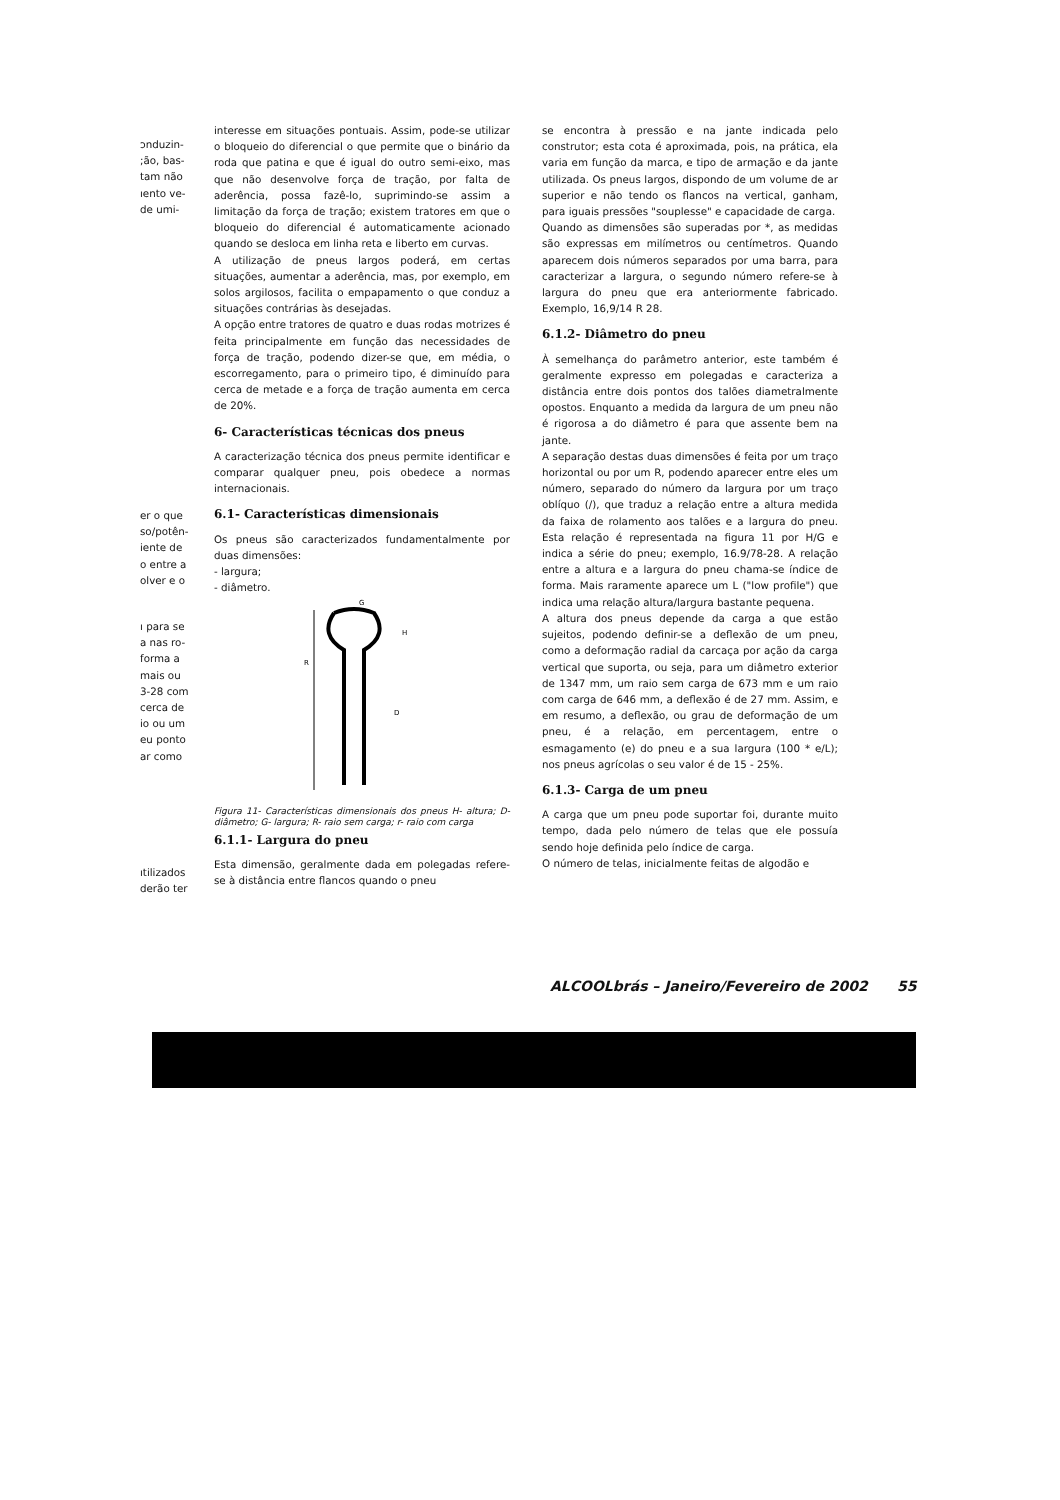ɔnduzin-
;ão, bas-
tam não
ıento ve-
de umi-
er o que
so/potên-
iente de
o entre a
olver e o
ı para se
a nas ro-
forma a
mais ou
3-28 com
cerca de
io ou um
eu ponto
ar como
ıtilizados
derão ter
interesse em situações pontuais. Assim, pode-se utilizar o bloqueio do diferencial o que permite que o binário da roda que patina e que é igual do outro semi-eixo, mas que não desenvolve força de tração, por falta de aderência, possa fazê-lo, suprimindo-se assim a limitação da força de tração; existem tratores em que o bloqueio do diferencial é automaticamente acionado quando se desloca em linha reta e liberto em curvas.
A utilização de pneus largos poderá, em certas situações, aumentar a aderência, mas, por exemplo, em solos argilosos, facilita o empapamento o que conduz a situações contrárias às desejadas.
A opção entre tratores de quatro e duas rodas motrizes é feita principalmente em função das necessidades de força de tração, podendo dizer-se que, em média, o escorregamento, para o primeiro tipo, é diminuído para cerca de metade e a força de tração aumenta em cerca de 20%.
6- Características técnicas dos pneus
A caracterização técnica dos pneus permite identificar e comparar qualquer pneu, pois obedece a normas internacionais.
6.1- Características dimensionais
Os pneus são caracterizados fundamentalmente por duas dimensões:
- largura;
- diâmetro.
G
R
H
D
Figura 11- Características dimensionais dos pneus H- altura; D- diâmetro; G- largura; R- raio sem carga; r- raio com carga
6.1.1- Largura do pneu
Esta dimensão, geralmente dada em polegadas refere-se à distância entre flancos quando o pneu
se encontra à pressão e na jante indicada pelo construtor; esta cota é aproximada, pois, na prática, ela varia em função da marca, e tipo de armação e da jante utilizada. Os pneus largos, dispondo de um volume de ar superior e não tendo os flancos na vertical, ganham, para iguais pressões "souplesse" e capacidade de carga.
Quando as dimensões são superadas por *, as medidas são expressas em milímetros ou centímetros. Quando aparecem dois números separados por uma barra, para caracterizar a largura, o segundo número refere-se à largura do pneu que era anteriormente fabricado. Exemplo, 16,9/14 R 28.
6.1.2- Diâmetro do pneu
À semelhança do parâmetro anterior, este também é geralmente expresso em polegadas e caracteriza a distância entre dois pontos dos talões diametralmente opostos. Enquanto a medida da largura de um pneu não é rigorosa a do diâmetro é para que assente bem na jante.
A separação destas duas dimensões é feita por um traço horizontal ou por um R, podendo aparecer entre eles um número, separado do número da largura por um traço oblíquo (/), que traduz a relação entre a altura medida da faixa de rolamento aos talões e a largura do pneu. Esta relação é representada na figura 11 por H/G e indica a série do pneu; exemplo, 16.9/78-28. A relação entre a altura e a largura do pneu chama-se índice de forma. Mais raramente aparece um L ("low profile") que indica uma relação altura/largura bastante pequena.
A altura dos pneus depende da carga a que estão sujeitos, podendo definir-se a deflexão de um pneu, como a deformação radial da carcaça por ação da carga vertical que suporta, ou seja, para um diâmetro exterior de 1347 mm, um raio sem carga de 673 mm e um raio com carga de 646 mm, a deflexão é de 27 mm. Assim, e em resumo, a deflexão, ou grau de deformação de um pneu, é a relação, em percentagem, entre o esmagamento (e) do pneu e a sua largura (100 * e/L); nos pneus agrícolas o seu valor é de 15 - 25%.
6.1.3- Carga de um pneu
A carga que um pneu pode suportar foi, durante muito tempo, dada pelo número de telas que ele possuía sendo hoje definida pelo índice de carga.
O número de telas, inicialmente feitas de algodão e
ALCOOLbrás – Janeiro/Fevereiro de 2002 55